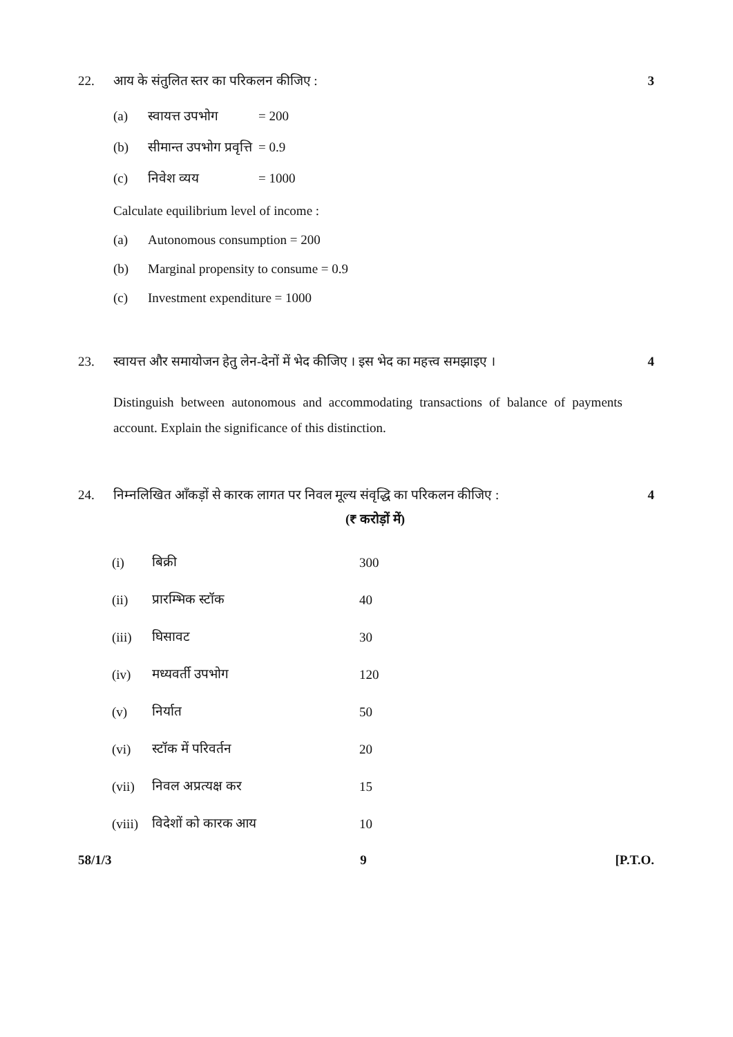22. 3
आय के संतुलित स्तर का परिकलन कीजिए :
(a) स्वायत्त उपभोग = 200
(b) सीमान्त उपभोग प्रवृत्ति = 0.9
(c) निवेश व्यय = 1000
Calculate equilibrium level of income :
(a) Autonomous consumption = 200
(b) Marginal propensity to consume = 0.9
(c) Investment expenditure = 1000
23. 4
स्वायत्त और समायोजन हेतु लेन-देनों में भेद कीजिए । इस भेद का महत्त्व समझाइए ।
Distinguish between autonomous and accommodating transactions of balance of payments account. Explain the significance of this distinction.
24. 4
निम्नलिखित आँकड़ों से कारक लागत पर निवल मूल्य संवृद्धि का परिकलन कीजिए :
(₹ करोड़ों में)
| (i) | बिक्री | 300 |
| (ii) | प्रारम्भिक स्टॉक | 40 |
| (iii) | घिसावट | 30 |
| (iv) | मध्यवर्ती उपभोग | 120 |
| (v) | निर्यात | 50 |
| (vi) | स्टॉक में परिवर्तन | 20 |
| (vii) | निवल अप्रत्यक्ष कर | 15 |
| (viii) | विदेशों को कारक आय | 10 |
58/1/3 9 [P.T.O.